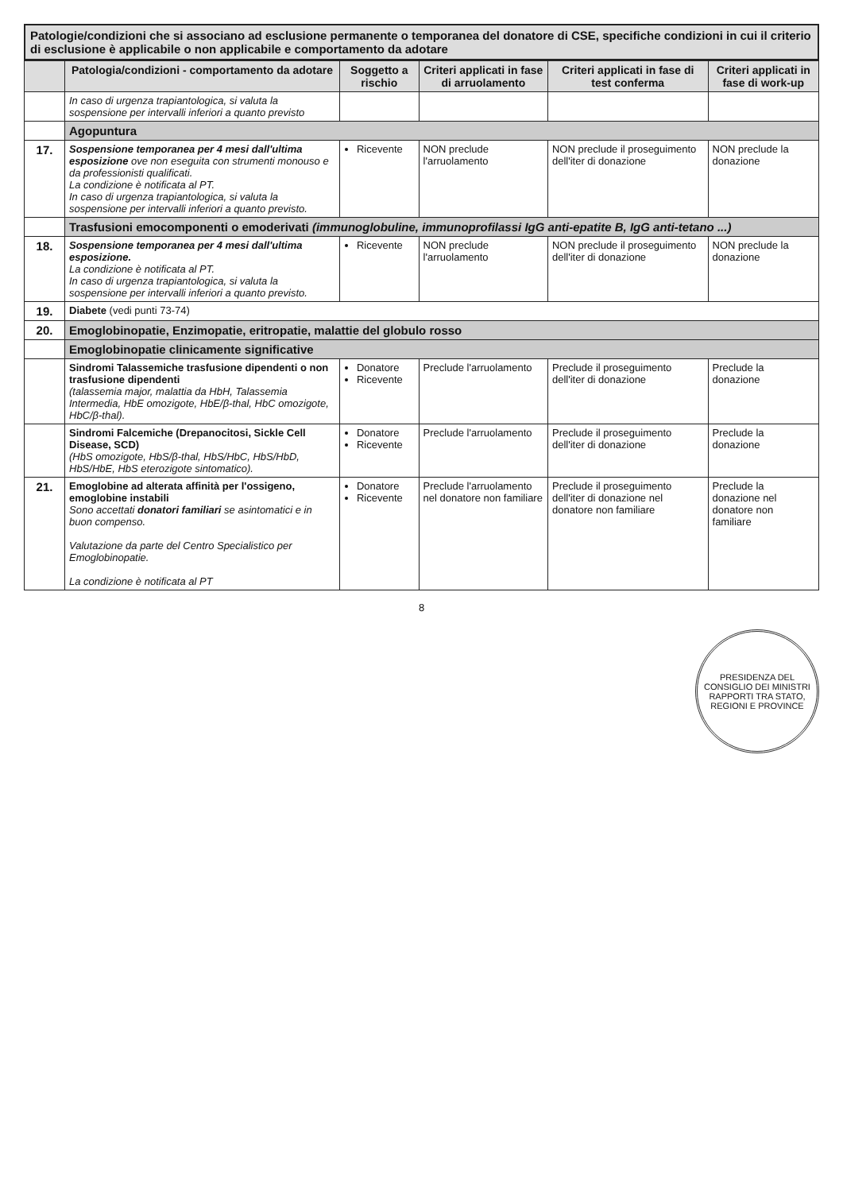Patologie/condizioni che si associano ad esclusione permanente o temporanea del donatore di CSE, specifiche condizioni in cui il criterio di esclusione è applicabile o non applicabile e comportamento da adotare
| | Patologia/condizioni - comportamento da adotare | Soggetto a rischio | Criteri applicati in fase di arruolamento | Criteri applicati in fase di test conferma | Criteri applicati in fase di work-up |
| --- | --- | --- | --- | --- | --- |
| | In caso di urgenza trapiantologica, si valuta la sospensione per intervalli inferiori a quanto previsto | | | | |
| | Agopuntura | | | | |
| 17. | Sospensione temporanea per 4 mesi dall'ultima esposizione ove non eseguita con strumenti monouso e da professionisti qualificati. La condizione è notificata al PT. In caso di urgenza trapiantologica, si valuta la sospensione per intervalli inferiori a quanto previsto. | Ricevente | NON preclude l'arruolamento | NON preclude il proseguimento dell'iter di donazione | NON preclude la donazione |
| | Trasfusioni emocomponenti o emoderivati (immunoglobuline, immunoprofilassi IgG anti-epatite B, IgG anti-tetano ...) | | | | |
| 18. | Sospensione temporanea per 4 mesi dall'ultima esposizione. La condizione è notificata al PT. In caso di urgenza trapiantologica, si valuta la sospensione per intervalli inferiori a quanto previsto. | Ricevente | NON preclude l'arruolamento | NON preclude il proseguimento dell'iter di donazione | NON preclude la donazione |
| 19. | Diabete (vedi punti 73-74) | | | | |
| 20. | Emoglobinopatie, Enzimopatie, eritropatie, malattie del globulo rosso | | | | |
| | Emoglobinopatie clinicamente significative | | | | |
| | Sindromi Talassemiche trasfusione dipendenti o non trasfusione dipendenti (talassemia major, malattia da HbH, Talassemia Intermedia, HbE omozigote, HbE/β-thal, HbC omozigote, HbC/β-thal). | Donatore Ricevente | Preclude l'arruolamento | Preclude il proseguimento dell'iter di donazione | Preclude la donazione |
| | Sindromi Falcemiche (Drepanocitosi, Sickle Cell Disease, SCD) (HbS omozigote, HbS/β-thal, HbS/HbC, HbS/HbD, HbS/HbE, HbS eterozigote sintomatico). | Donatore Ricevente | Preclude l'arruolamento | Preclude il proseguimento dell'iter di donazione | Preclude la donazione |
| 21. | Emoglobine ad alterata affinità per l'ossigeno, emoglobine instabili Sono accettati donatori familiari se asintomatici e in buon compenso. Valutazione da parte del Centro Specialistico per Emoglobinopatie. La condizione è notificata al PT | Donatore Ricevente | Preclude l'arruolamento nel donatore non familiare | Preclude il proseguimento dell'iter di donazione nel donatore non familiare | Preclude la donazione nel donatore non familiare |
8
PRESIDENZA DEL CONSIGLIO DEI MINISTRI
RAPPORTI TRA STATO, REGIONI E PROVINCE